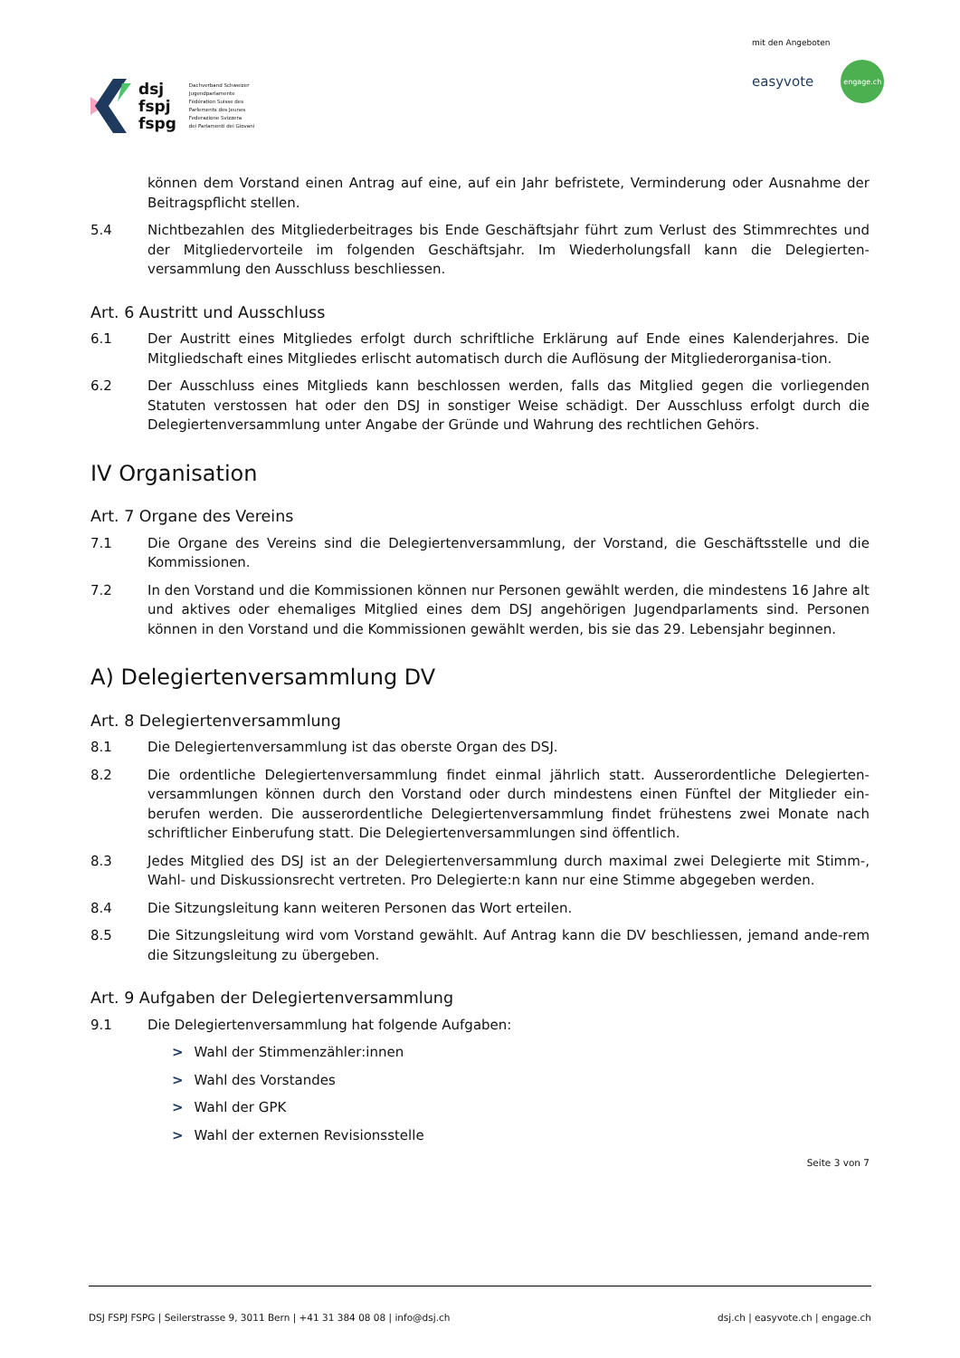dsj
fspj
fspg
Dachverband Schweizer
Jugendparlamente
Fédération Suisse des
Parlements des Jeunes
Federazione Svizzera
dei Parlamenti dei Giovani
mit den Angeboten
easyvote engage.ch
können dem Vorstand einen Antrag auf eine, auf ein Jahr befristete, Verminderung oder Ausnahme der Beitragspflicht stellen.
5.4 Nichtbezahlen des Mitgliederbeitrages bis Ende Geschäftsjahr führt zum Verlust des Stimmrechtes und der Mitgliedervorteile im folgenden Geschäftsjahr. Im Wiederholungsfall kann die Delegierten-versammlung den Ausschluss beschliessen.
Art. 6 Austritt und Ausschluss
6.1 Der Austritt eines Mitgliedes erfolgt durch schriftliche Erklärung auf Ende eines Kalenderjahres. Die Mitgliedschaft eines Mitgliedes erlischt automatisch durch die Auflösung der Mitgliederorganisa-tion.
6.2 Der Ausschluss eines Mitglieds kann beschlossen werden, falls das Mitglied gegen die vorliegenden Statuten verstossen hat oder den DSJ in sonstiger Weise schädigt. Der Ausschluss erfolgt durch die Delegiertenversammlung unter Angabe der Gründe und Wahrung des rechtlichen Gehörs.
IV Organisation
Art. 7 Organe des Vereins
7.1 Die Organe des Vereins sind die Delegiertenversammlung, der Vorstand, die Geschäftsstelle und die Kommissionen.
7.2 In den Vorstand und die Kommissionen können nur Personen gewählt werden, die mindestens 16 Jahre alt und aktives oder ehemaliges Mitglied eines dem DSJ angehörigen Jugendparlaments sind. Personen können in den Vorstand und die Kommissionen gewählt werden, bis sie das 29. Lebensjahr beginnen.
A) Delegiertenversammlung DV
Art. 8 Delegiertenversammlung
8.1 Die Delegiertenversammlung ist das oberste Organ des DSJ.
8.2 Die ordentliche Delegiertenversammlung findet einmal jährlich statt. Ausserordentliche Delegierten-versammlungen können durch den Vorstand oder durch mindestens einen Fünftel der Mitglieder ein-berufen werden. Die ausserordentliche Delegiertenversammlung findet frühestens zwei Monate nach schriftlicher Einberufung statt. Die Delegiertenversammlungen sind öffentlich.
8.3 Jedes Mitglied des DSJ ist an der Delegiertenversammlung durch maximal zwei Delegierte mit Stimm-, Wahl- und Diskussionsrecht vertreten. Pro Delegierte:n kann nur eine Stimme abgegeben werden.
8.4 Die Sitzungsleitung kann weiteren Personen das Wort erteilen.
8.5 Die Sitzungsleitung wird vom Vorstand gewählt. Auf Antrag kann die DV beschliessen, jemand ande-rem die Sitzungsleitung zu übergeben.
Art. 9 Aufgaben der Delegiertenversammlung
9.1 Die Delegiertenversammlung hat folgende Aufgaben:
> Wahl der Stimmenzähler:innen
> Wahl des Vorstandes
> Wahl der GPK
> Wahl der externen Revisionsstelle
Seite 3 von 7
DSJ FSPJ FSPG | Seilerstrasse 9, 3011 Bern | +41 31 384 08 08 | info@dsj.ch dsj.ch | easyvote.ch | engage.ch